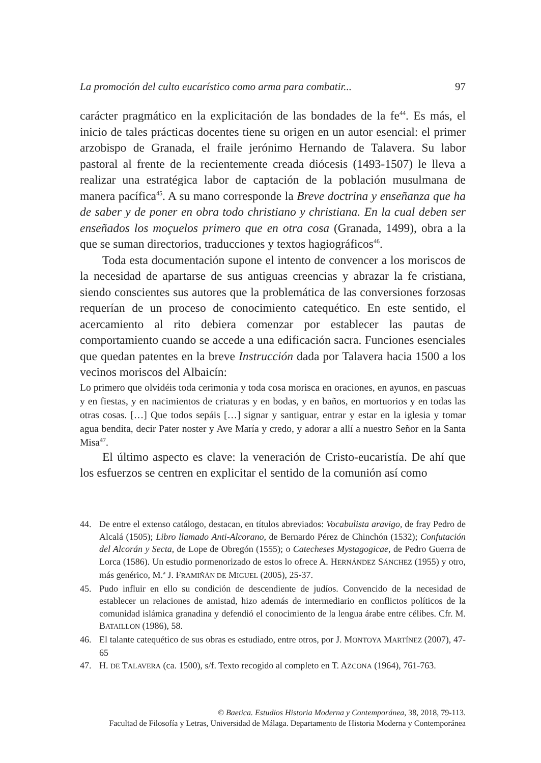La promoción del culto eucarístico como arma para combatir... 97
carácter pragmático en la explicitación de las bondades de la fe<sup>44</sup>. Es más, el inicio de tales prácticas docentes tiene su origen en un autor esencial: el primer arzobispo de Granada, el fraile jerónimo Hernando de Talavera. Su labor pastoral al frente de la recientemente creada diócesis (1493-1507) le lleva a realizar una estratégica labor de captación de la población musulmana de manera pacífica<sup>45</sup>. A su mano corresponde la Breve doctrina y enseñanza que ha de saber y de poner en obra todo christiano y christiana. En la cual deben ser enseñados los moçuelos primero que en otra cosa (Granada, 1499), obra a la que se suman directorios, traducciones y textos hagiográficos<sup>46</sup>.
Toda esta documentación supone el intento de convencer a los moriscos de la necesidad de apartarse de sus antiguas creencias y abrazar la fe cristiana, siendo conscientes sus autores que la problemática de las conversiones forzosas requerían de un proceso de conocimiento catequético. En este sentido, el acercamiento al rito debiera comenzar por establecer las pautas de comportamiento cuando se accede a una edificación sacra. Funciones esenciales que quedan patentes en la breve Instrucción dada por Talavera hacia 1500 a los vecinos moriscos del Albaicín:
Lo primero que olvidéis toda cerimonia y toda cosa morisca en oraciones, en ayunos, en pascuas y en fiestas, y en nacimientos de criaturas y en bodas, y en baños, en mortuorios y en todas las otras cosas. […] Que todos sepáis […] signar y santiguar, entrar y estar en la iglesia y tomar agua bendita, decir Pater noster y Ave María y credo, y adorar a allí a nuestro Señor en la Santa Misa<sup>47</sup>.
El último aspecto es clave: la veneración de Cristo-eucaristía. De ahí que los esfuerzos se centren en explicitar el sentido de la comunión así como
44. De entre el extenso catálogo, destacan, en títulos abreviados: Vocabulista aravigo, de fray Pedro de Alcalá (1505); Libro llamado Anti-Alcorano, de Bernardo Pérez de Chinchón (1532); Confutación del Alcorán y Secta, de Lope de Obregón (1555); o Catecheses Mystagogicae, de Pedro Guerra de Lorca (1586). Un estudio pormenorizado de estos lo ofrece A. HERNÁNDEZ SÁNCHEZ (1955) y otro, más genérico, M.ª J. FRAMIÑÁN DE MIGUEL (2005), 25-37.
45. Pudo influir en ello su condición de descendiente de judíos. Convencido de la necesidad de establecer un relaciones de amistad, hizo además de intermediario en conflictos políticos de la comunidad islámica granadina y defendió el conocimiento de la lengua árabe entre célibes. Cfr. M. BATAILLON (1986), 58.
46. El talante catequético de sus obras es estudiado, entre otros, por J. MONTOYA MARTÍNEZ (2007), 47-65
47. H. DE TALAVERA (ca. 1500), s/f. Texto recogido al completo en T. AZCONA (1964), 761-763.
© Baetica. Estudios Historia Moderna y Contemporánea, 38, 2018, 79-113.
Facultad de Filosofía y Letras, Universidad de Málaga. Departamento de Historia Moderna y Contemporánea